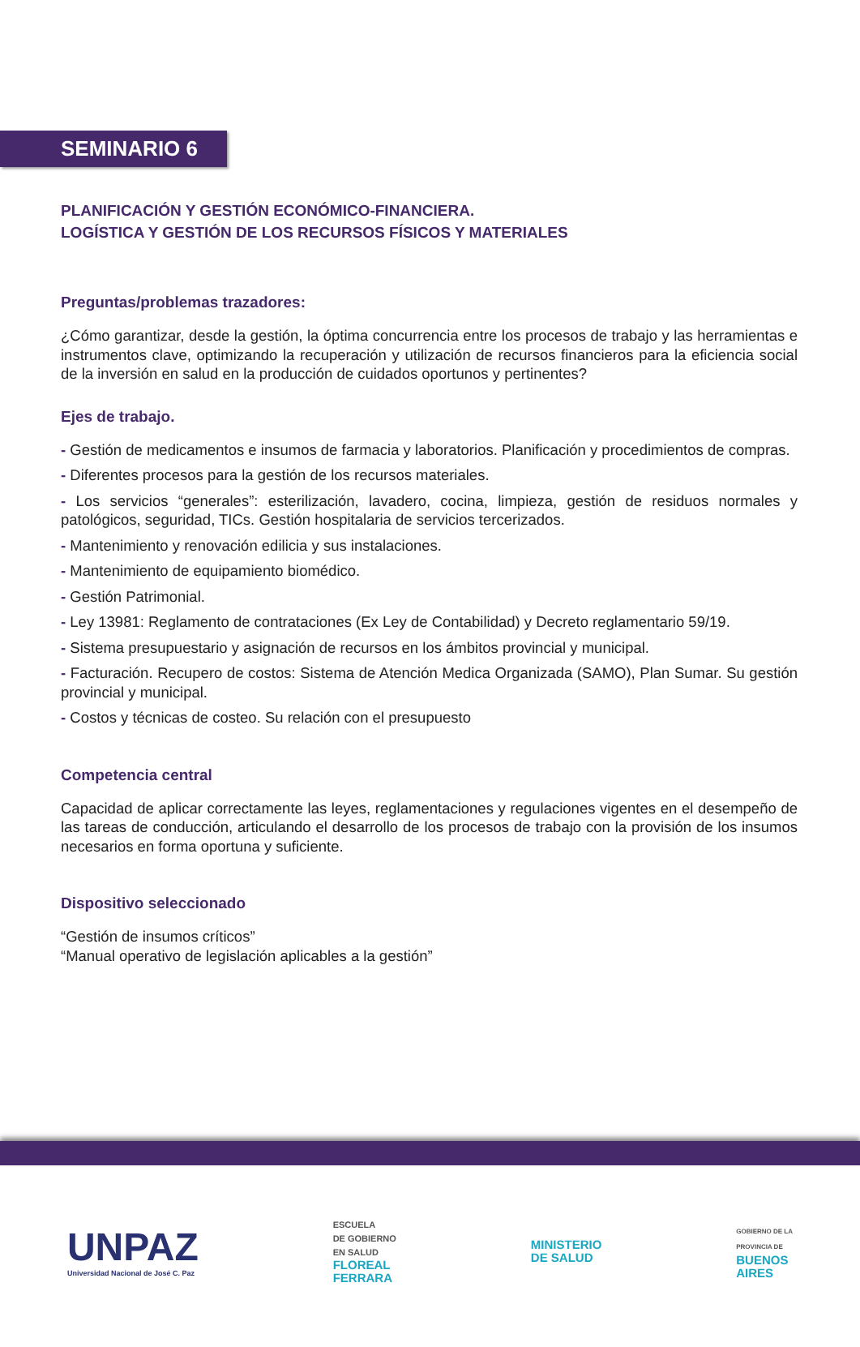SEMINARIO 6
PLANIFICACIÓN Y GESTIÓN ECONÓMICO-FINANCIERA.
LOGÍSTICA Y GESTIÓN DE LOS RECURSOS FÍSICOS Y MATERIALES
Preguntas/problemas trazadores:
¿Cómo garantizar, desde la gestión, la óptima concurrencia entre los procesos de trabajo y las herramientas e instrumentos clave, optimizando la recuperación y utilización de recursos financieros para la eficiencia social de la inversión en salud en la producción de cuidados oportunos y pertinentes?
Ejes de trabajo.
- Gestión de medicamentos e insumos de farmacia y laboratorios. Planificación y procedimientos de compras.
- Diferentes procesos para la gestión de los recursos materiales.
- Los servicios “generales”: esterilización, lavadero, cocina, limpieza, gestión de residuos normales y patológicos, seguridad, TICs. Gestión hospitalaria de servicios tercerizados.
- Mantenimiento y renovación edilicia y sus instalaciones.
- Mantenimiento de equipamiento biomédico.
- Gestión Patrimonial.
- Ley 13981: Reglamento de contrataciones (Ex Ley de Contabilidad) y Decreto reglamentario 59/19.
- Sistema presupuestario y asignación de recursos en los ámbitos provincial y municipal.
- Facturación. Recupero de costos: Sistema de Atención Medica Organizada (SAMO), Plan Sumar. Su gestión provincial y municipal.
- Costos y técnicas de costeo. Su relación con el presupuesto
Competencia central
Capacidad de aplicar correctamente las leyes, reglamentaciones y regulaciones vigentes en el desempeño de las tareas de conducción, articulando el desarrollo de los procesos de trabajo con la provisión de los insumos necesarios en forma oportuna y suficiente.
Dispositivo seleccionado
“Gestión de insumos críticos”
“Manual operativo de legislación aplicables a la gestión”
UNPAZ
Universidad Nacional de José C. Paz
ESCUELA
DE GOBIERNO
EN SALUD
FLOREAL
FERRARA
MINISTERIO
DE SALUD
GOBIERNO DE LA
PROVINCIA DE
BUENOS
AIRES